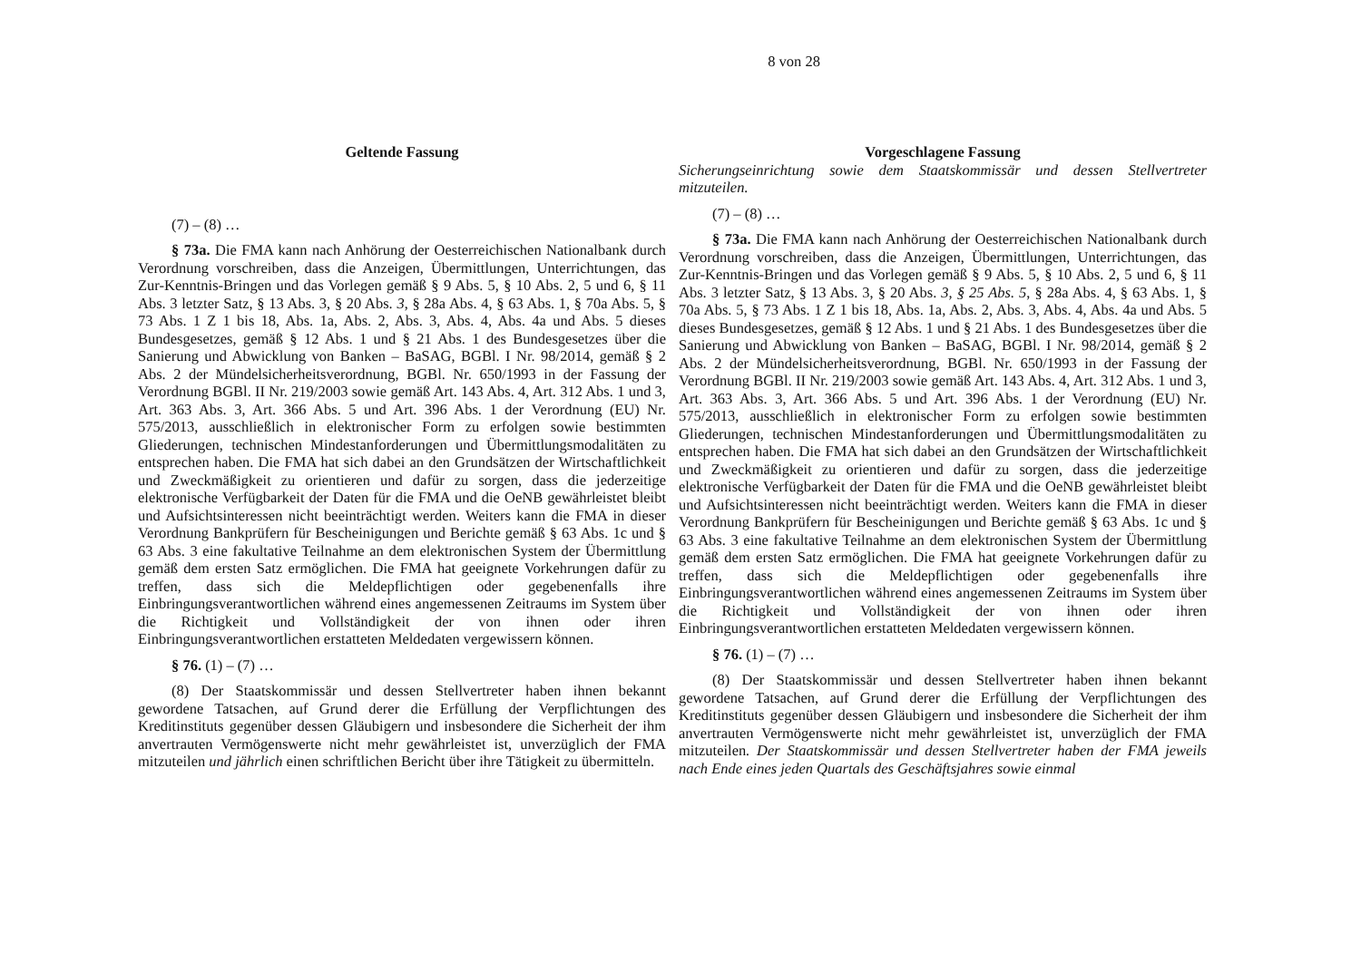8 von 28
Geltende Fassung
(7) – (8) …
§ 73a. Die FMA kann nach Anhörung der Oesterreichischen Nationalbank durch Verordnung vorschreiben, dass die Anzeigen, Übermittlungen, Unterrichtungen, das Zur-Kenntnis-Bringen und das Vorlegen gemäß § 9 Abs. 5, § 10 Abs. 2, 5 und 6, § 11 Abs. 3 letzter Satz, § 13 Abs. 3, § 20 Abs. 3, § 28a Abs. 4, § 63 Abs. 1, § 70a Abs. 5, § 73 Abs. 1 Z 1 bis 18, Abs. 1a, Abs. 2, Abs. 3, Abs. 4, Abs. 4a und Abs. 5 dieses Bundesgesetzes, gemäß § 12 Abs. 1 und § 21 Abs. 1 des Bundesgesetzes über die Sanierung und Abwicklung von Banken – BaSAG, BGBl. I Nr. 98/2014, gemäß § 2 Abs. 2 der Mündelsicherheitsverordnung, BGBl. Nr. 650/1993 in der Fassung der Verordnung BGBl. II Nr. 219/2003 sowie gemäß Art. 143 Abs. 4, Art. 312 Abs. 1 und 3, Art. 363 Abs. 3, Art. 366 Abs. 5 und Art. 396 Abs. 1 der Verordnung (EU) Nr. 575/2013, ausschließlich in elektronischer Form zu erfolgen sowie bestimmten Gliederungen, technischen Mindestanforderungen und Übermittlungsmodalitäten zu entsprechen haben. Die FMA hat sich dabei an den Grundsätzen der Wirtschaftlichkeit und Zweckmäßigkeit zu orientieren und dafür zu sorgen, dass die jederzeitige elektronische Verfügbarkeit der Daten für die FMA und die OeNB gewährleistet bleibt und Aufsichtsinteressen nicht beeinträchtigt werden. Weiters kann die FMA in dieser Verordnung Bankprüfern für Bescheinigungen und Berichte gemäß § 63 Abs. 1c und § 63 Abs. 3 eine fakultative Teilnahme an dem elektronischen System der Übermittlung gemäß dem ersten Satz ermöglichen. Die FMA hat geeignete Vorkehrungen dafür zu treffen, dass sich die Meldepflichtigen oder gegebenenfalls ihre Einbringungsverantwortlichen während eines angemessenen Zeitraums im System über die Richtigkeit und Vollständigkeit der von ihnen oder ihren Einbringungsverantwortlichen erstatteten Meldedaten vergewissern können.
§ 76. (1) – (7) …
(8) Der Staatskommissär und dessen Stellvertreter haben ihnen bekannt gewordene Tatsachen, auf Grund derer die Erfüllung der Verpflichtungen des Kreditinstituts gegenüber dessen Gläubigern und insbesondere die Sicherheit der ihm anvertrauten Vermögenswerte nicht mehr gewährleistet ist, unverzüglich der FMA mitzuteilen und jährlich einen schriftlichen Bericht über ihre Tätigkeit zu übermitteln.
Vorgeschlagene Fassung
Sicherungseinrichtung sowie dem Staatskommissär und dessen Stellvertreter mitzuteilen.
(7) – (8) …
§ 73a. Die FMA kann nach Anhörung der Oesterreichischen Nationalbank durch Verordnung vorschreiben, dass die Anzeigen, Übermittlungen, Unterrichtungen, das Zur-Kenntnis-Bringen und das Vorlegen gemäß § 9 Abs. 5, § 10 Abs. 2, 5 und 6, § 11 Abs. 3 letzter Satz, § 13 Abs. 3, § 20 Abs. 3, § 25 Abs. 5, § 28a Abs. 4, § 63 Abs. 1, § 70a Abs. 5, § 73 Abs. 1 Z 1 bis 18, Abs. 1a, Abs. 2, Abs. 3, Abs. 4, Abs. 4a und Abs. 5 dieses Bundesgesetzes, gemäß § 12 Abs. 1 und § 21 Abs. 1 des Bundesgesetzes über die Sanierung und Abwicklung von Banken – BaSAG, BGBl. I Nr. 98/2014, gemäß § 2 Abs. 2 der Mündelsicherheitsverordnung, BGBl. Nr. 650/1993 in der Fassung der Verordnung BGBl. II Nr. 219/2003 sowie gemäß Art. 143 Abs. 4, Art. 312 Abs. 1 und 3, Art. 363 Abs. 3, Art. 366 Abs. 5 und Art. 396 Abs. 1 der Verordnung (EU) Nr. 575/2013, ausschließlich in elektronischer Form zu erfolgen sowie bestimmten Gliederungen, technischen Mindestanforderungen und Übermittlungsmodalitäten zu entsprechen haben. Die FMA hat sich dabei an den Grundsätzen der Wirtschaftlichkeit und Zweckmäßigkeit zu orientieren und dafür zu sorgen, dass die jederzeitige elektronische Verfügbarkeit der Daten für die FMA und die OeNB gewährleistet bleibt und Aufsichtsinteressen nicht beeinträchtigt werden. Weiters kann die FMA in dieser Verordnung Bankprüfern für Bescheinigungen und Berichte gemäß § 63 Abs. 1c und § 63 Abs. 3 eine fakultative Teilnahme an dem elektronischen System der Übermittlung gemäß dem ersten Satz ermöglichen. Die FMA hat geeignete Vorkehrungen dafür zu treffen, dass sich die Meldepflichtigen oder gegebenenfalls ihre Einbringungsverantwortlichen während eines angemessenen Zeitraums im System über die Richtigkeit und Vollständigkeit der von ihnen oder ihren Einbringungsverantwortlichen erstatteten Meldedaten vergewissern können.
§ 76. (1) – (7) …
(8) Der Staatskommissär und dessen Stellvertreter haben ihnen bekannt gewordene Tatsachen, auf Grund derer die Erfüllung der Verpflichtungen des Kreditinstituts gegenüber dessen Gläubigern und insbesondere die Sicherheit der ihm anvertrauten Vermögenswerte nicht mehr gewährleistet ist, unverzüglich der FMA mitzuteilen. Der Staatskommissär und dessen Stellvertreter haben der FMA jeweils nach Ende eines jeden Quartals des Geschäftsjahres sowie einmal